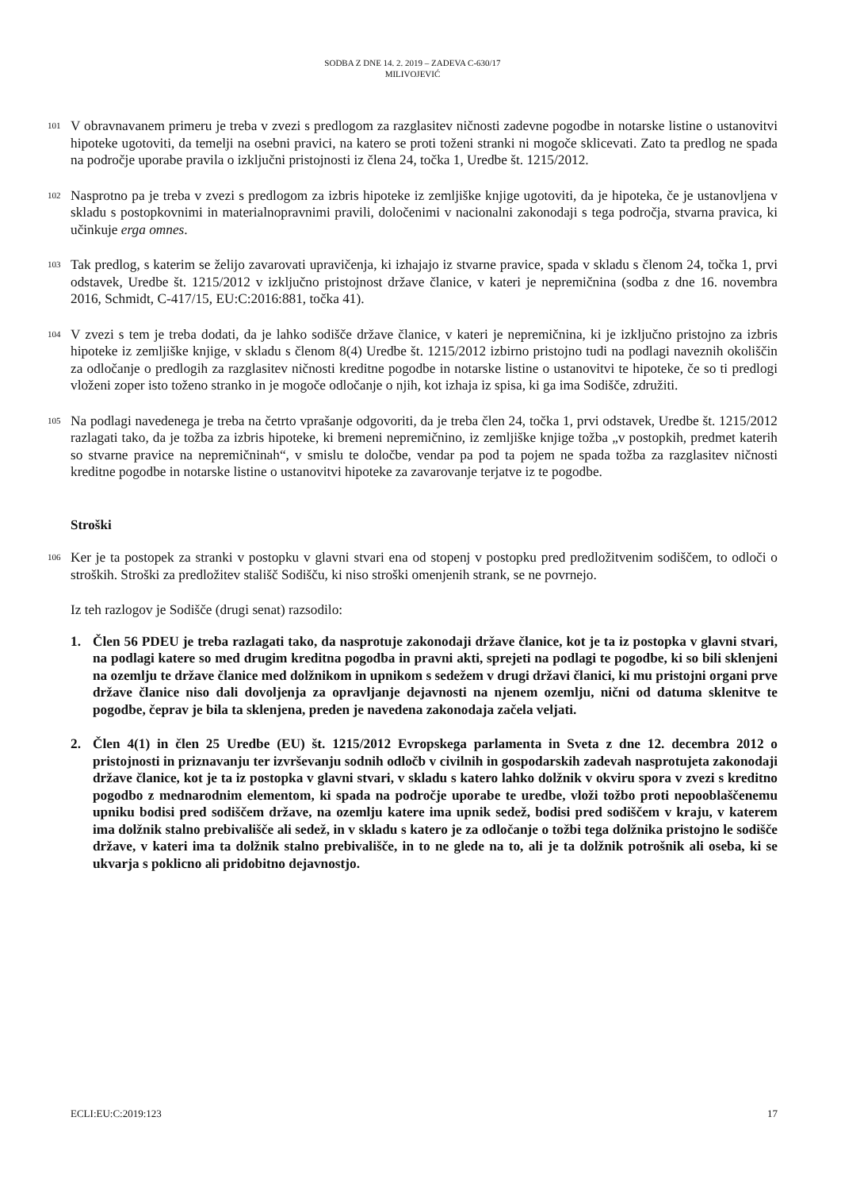SODBA Z DNE 14. 2. 2019 – ZADEVA C-630/17
MILIVOJEVIĆ
101
V obravnavanem primeru je treba v zvezi s predlogom za razglasitev ničnosti zadevne pogodbe in notarske listine o ustanovitvi hipoteke ugotoviti, da temelji na osebni pravici, na katero se proti toženi stranki ni mogoče sklicevati. Zato ta predlog ne spada na področje uporabe pravila o izključni pristojnosti iz člena 24, točka 1, Uredbe št. 1215/2012.
102
Nasprotno pa je treba v zvezi s predlogom za izbris hipoteke iz zemljiške knjige ugotoviti, da je hipoteka, če je ustanovljena v skladu s postopkovnimi in materialnopravnimi pravili, določenimi v nacionalni zakonodaji s tega področja, stvarna pravica, ki učinkuje erga omnes.
103
Tak predlog, s katerim se želijo zavarovati upravičenja, ki izhajajo iz stvarne pravice, spada v skladu s členom 24, točka 1, prvi odstavek, Uredbe št. 1215/2012 v izključno pristojnost države članice, v kateri je nepremičnina (sodba z dne 16. novembra 2016, Schmidt, C-417/15, EU:C:2016:881, točka 41).
104
V zvezi s tem je treba dodati, da je lahko sodišče države članice, v kateri je nepremičnina, ki je izključno pristojno za izbris hipoteke iz zemljiške knjige, v skladu s členom 8(4) Uredbe št. 1215/2012 izbirno pristojno tudi na podlagi naveznih okoliščin za odločanje o predlogih za razglasitev ničnosti kreditne pogodbe in notarske listine o ustanovitvi te hipoteke, če so ti predlogi vloženi zoper isto toženo stranko in je mogoče odločanje o njih, kot izhaja iz spisa, ki ga ima Sodišče, združiti.
105
Na podlagi navedenega je treba na četrto vprašanje odgovoriti, da je treba člen 24, točka 1, prvi odstavek, Uredbe št. 1215/2012 razlagati tako, da je tožba za izbris hipoteke, ki bremeni nepremičnino, iz zemljiške knjige tožba „v postopkih, predmet katerih so stvarne pravice na nepremičninah“, v smislu te določbe, vendar pa pod ta pojem ne spada tožba za razglasitev ničnosti kreditne pogodbe in notarske listine o ustanovitvi hipoteke za zavarovanje terjatve iz te pogodbe.
Stroški
106
Ker je ta postopek za stranki v postopku v glavni stvari ena od stopenj v postopku pred predložitvenim sodiščem, to odloči o stroških. Stroški za predložitev stališč Sodišču, ki niso stroški omenjenih strank, se ne povrnejo.
Iz teh razlogov je Sodišče (drugi senat) razsodilo:
1. Člen 56 PDEU je treba razlagati tako, da nasprotuje zakonodaji države članice, kot je ta iz postopka v glavni stvari, na podlagi katere so med drugim kreditna pogodba in pravni akti, sprejeti na podlagi te pogodbe, ki so bili sklenjeni na ozemlju te države članice med dolžnikom in upnikom s sedežem v drugi državi članici, ki mu pristojni organi prve države članice niso dali dovoljenja za opravljanje dejavnosti na njenem ozemlju, nični od datuma sklenitve te pogodbe, čeprav je bila ta sklenjena, preden je navedena zakonodaja začela veljati.
2. Člen 4(1) in člen 25 Uredbe (EU) št. 1215/2012 Evropskega parlamenta in Sveta z dne 12. decembra 2012 o pristojnosti in priznavanju ter izvrševanju sodnih odločb v civilnih in gospodarskih zadevah nasprotujeta zakonodaji države članice, kot je ta iz postopka v glavni stvari, v skladu s katero lahko dolžnik v okviru spora v zvezi s kreditno pogodbo z mednarodnim elementom, ki spada na področje uporabe te uredbe, vloži tožbo proti nepooblaščenemu upniku bodisi pred sodiščem države, na ozemlju katere ima upnik sedež, bodisi pred sodiščem v kraju, v katerem ima dolžnik stalno prebivališče ali sedež, in v skladu s katero je za odločanje o tožbi tega dolžnika pristojno le sodišče države, v kateri ima ta dolžnik stalno prebivališče, in to ne glede na to, ali je ta dolžnik potrošnik ali oseba, ki se ukvarja s poklicno ali pridobitno dejavnostjo.
ECLI:EU:C:2019:123 17